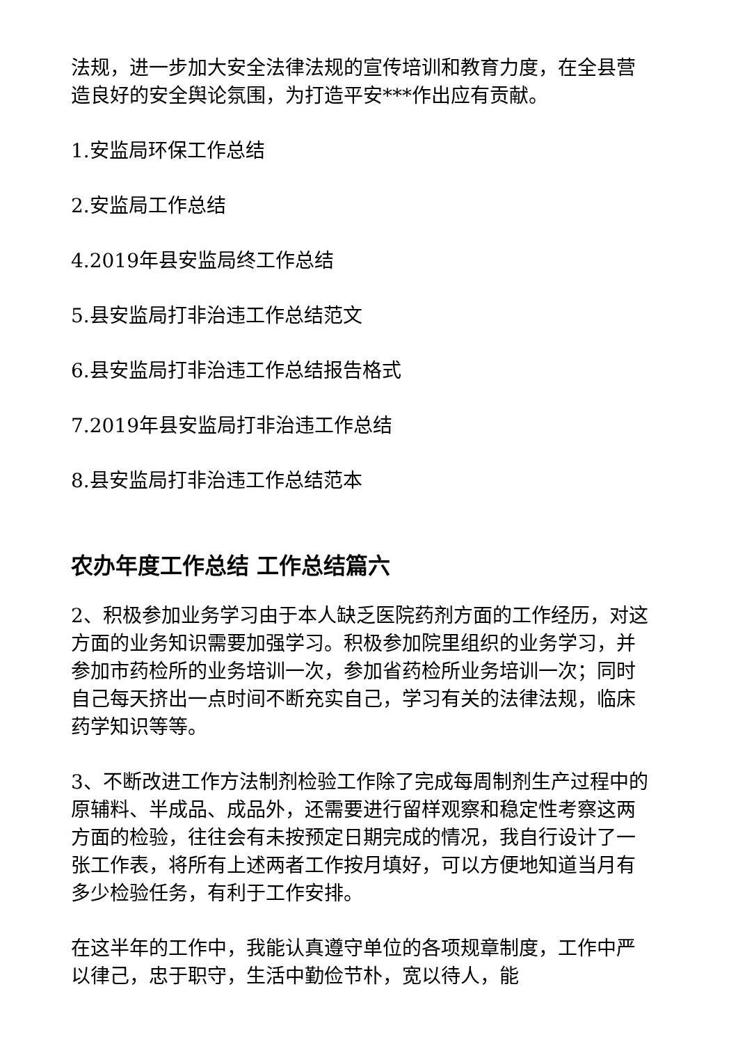法规，进一步加大安全法律法规的宣传培训和教育力度，在全县营造良好的安全舆论氛围，为打造平安***作出应有贡献。
1.安监局环保工作总结
2.安监局工作总结
4.2019年县安监局终工作总结
5.县安监局打非治违工作总结范文
6.县安监局打非治违工作总结报告格式
7.2019年县安监局打非治违工作总结
8.县安监局打非治违工作总结范本
农办年度工作总结 工作总结篇六
2、积极参加业务学习由于本人缺乏医院药剂方面的工作经历，对这方面的业务知识需要加强学习。积极参加院里组织的业务学习，并参加市药检所的业务培训一次，参加省药检所业务培训一次；同时自己每天挤出一点时间不断充实自己，学习有关的法律法规，临床药学知识等等。
3、不断改进工作方法制剂检验工作除了完成每周制剂生产过程中的原辅料、半成品、成品外，还需要进行留样观察和稳定性考察这两方面的检验，往往会有未按预定日期完成的情况，我自行设计了一张工作表，将所有上述两者工作按月填好，可以方便地知道当月有多少检验任务，有利于工作安排。
在这半年的工作中，我能认真遵守单位的各项规章制度，工作中严以律己，忠于职守，生活中勤俭节朴，宽以待人，能